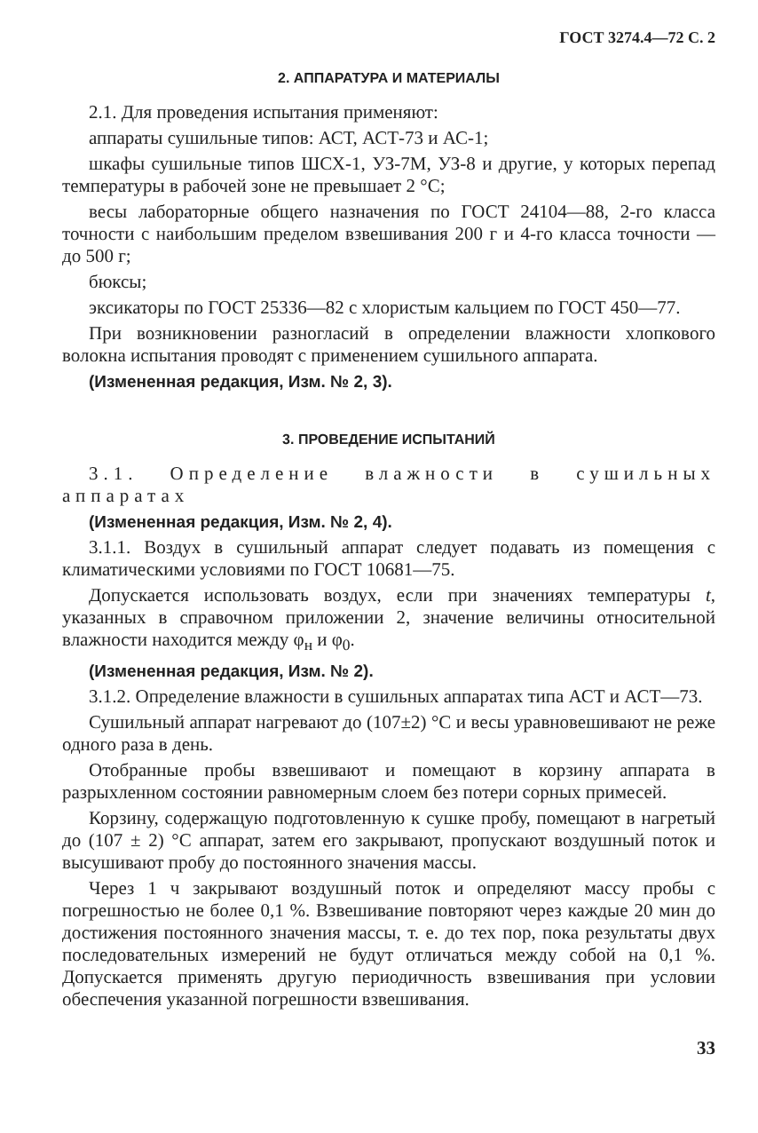ГОСТ 3274.4—72 С. 2
2. АППАРАТУРА И МАТЕРИАЛЫ
2.1. Для проведения испытания применяют:
аппараты сушильные типов: АСТ, АСТ-73 и АС-1;
шкафы сушильные типов ШСХ-1, УЗ-7М, УЗ-8 и другие, у которых перепад температуры в рабочей зоне не превышает 2 °С;
весы лабораторные общего назначения по ГОСТ 24104—88, 2-го класса точности с наибольшим пределом взвешивания 200 г и 4-го класса точности — до 500 г;
бюксы;
эксикаторы по ГОСТ 25336—82 с хлористым кальцием по ГОСТ 450—77.
При возникновении разногласий в определении влажности хлопкового волокна испытания проводят с применением сушильного аппарата.
(Измененная редакция, Изм. № 2, 3).
3. ПРОВЕДЕНИЕ ИСПЫТАНИЙ
3.1. Определение влажности в сушильных аппаратах
(Измененная редакция, Изм. № 2, 4).
3.1.1. Воздух в сушильный аппарат следует подавать из помещения с климатическими условиями по ГОСТ 10681—75.
Допускается использовать воздух, если при значениях температуры t, указанных в справочном приложении 2, значение величины относительной влажности находится между φ<sub>н</sub> и φ<sub>0</sub>.
(Измененная редакция, Изм. № 2).
3.1.2. Определение влажности в сушильных аппаратах типа АСТ и АСТ—73.
Сушильный аппарат нагревают до (107±2) °С и весы уравновешивают не реже одного раза в день.
Отобранные пробы взвешивают и помещают в корзину аппарата в разрыхленном состоянии равномерным слоем без потери сорных примесей.
Корзину, содержащую подготовленную к сушке пробу, помещают в нагретый до (107 ± 2) °С аппарат, затем его закрывают, пропускают воздушный поток и высушивают пробу до постоянного значения массы.
Через 1 ч закрывают воздушный поток и определяют массу пробы с погрешностью не более 0,1 %. Взвешивание повторяют через каждые 20 мин до достижения постоянного значения массы, т. е. до тех пор, пока результаты двух последовательных измерений не будут отличаться между собой на 0,1 %. Допускается применять другую периодичность взвешивания при условии обеспечения указанной погрешности взвешивания.
33